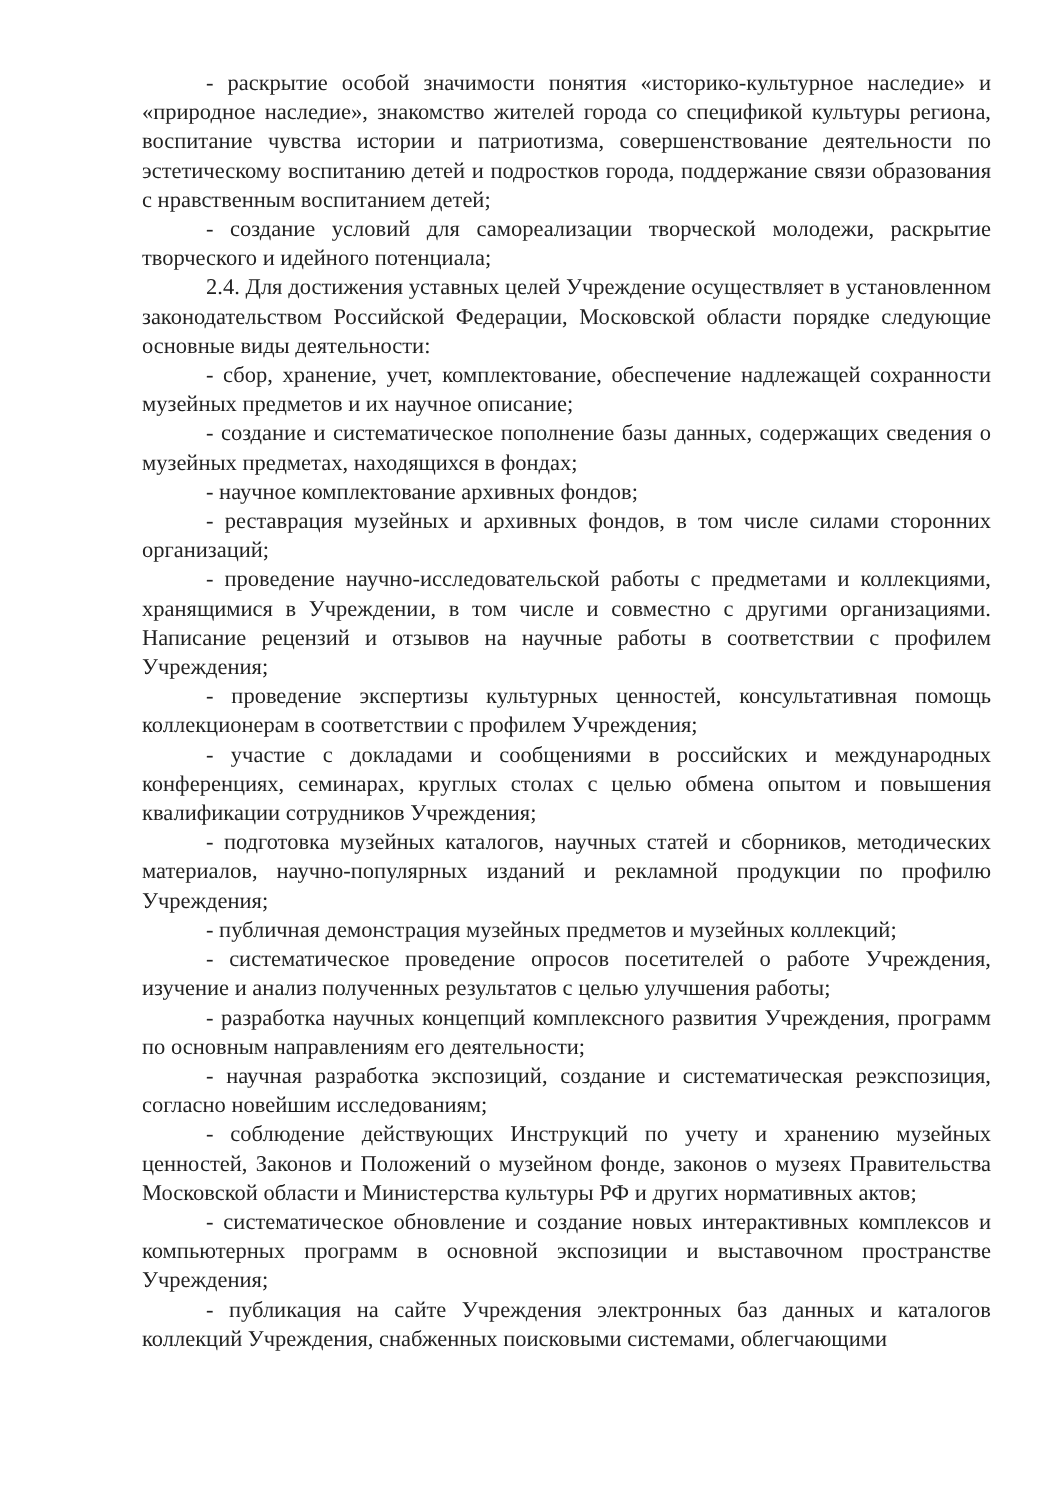- раскрытие особой значимости понятия «историко-культурное наследие» и «природное наследие», знакомство жителей города со спецификой культуры региона, воспитание чувства истории и патриотизма, совершенствование деятельности по эстетическому воспитанию детей и подростков города, поддержание связи образования с нравственным воспитанием детей;
- создание условий для самореализации творческой молодежи, раскрытие творческого и идейного потенциала;
2.4. Для достижения уставных целей Учреждение осуществляет в установленном законодательством Российской Федерации, Московской области порядке следующие основные виды деятельности:
- сбор, хранение, учет, комплектование, обеспечение надлежащей сохранности музейных предметов и их научное описание;
- создание и систематическое пополнение базы данных, содержащих сведения о музейных предметах, находящихся в фондах;
- научное комплектование архивных фондов;
- реставрация музейных и архивных фондов, в том числе силами сторонних организаций;
- проведение научно-исследовательской работы с предметами и коллекциями, хранящимися в Учреждении, в том числе и совместно с другими организациями. Написание рецензий и отзывов на научные работы в соответствии с профилем Учреждения;
- проведение экспертизы культурных ценностей, консультативная помощь коллекционерам в соответствии с профилем Учреждения;
- участие с докладами и сообщениями в российских и международных конференциях, семинарах, круглых столах с целью обмена опытом и повышения квалификации сотрудников Учреждения;
- подготовка музейных каталогов, научных статей и сборников, методических материалов, научно-популярных изданий и рекламной продукции по профилю Учреждения;
- публичная демонстрация музейных предметов и музейных коллекций;
- систематическое проведение опросов посетителей о работе Учреждения, изучение и анализ полученных результатов с целью улучшения работы;
- разработка научных концепций комплексного развития Учреждения, программ по основным направлениям его деятельности;
- научная разработка экспозиций, создание и систематическая реэкспозиция, согласно новейшим исследованиям;
- соблюдение действующих Инструкций по учету и хранению музейных ценностей, Законов и Положений о музейном фонде, законов о музеях Правительства Московской области и Министерства культуры РФ и других нормативных актов;
- систематическое обновление и создание новых интерактивных комплексов и компьютерных программ в основной экспозиции и выставочном пространстве Учреждения;
- публикация на сайте Учреждения электронных баз данных и каталогов коллекций Учреждения, снабженных поисковыми системами, облегчающими